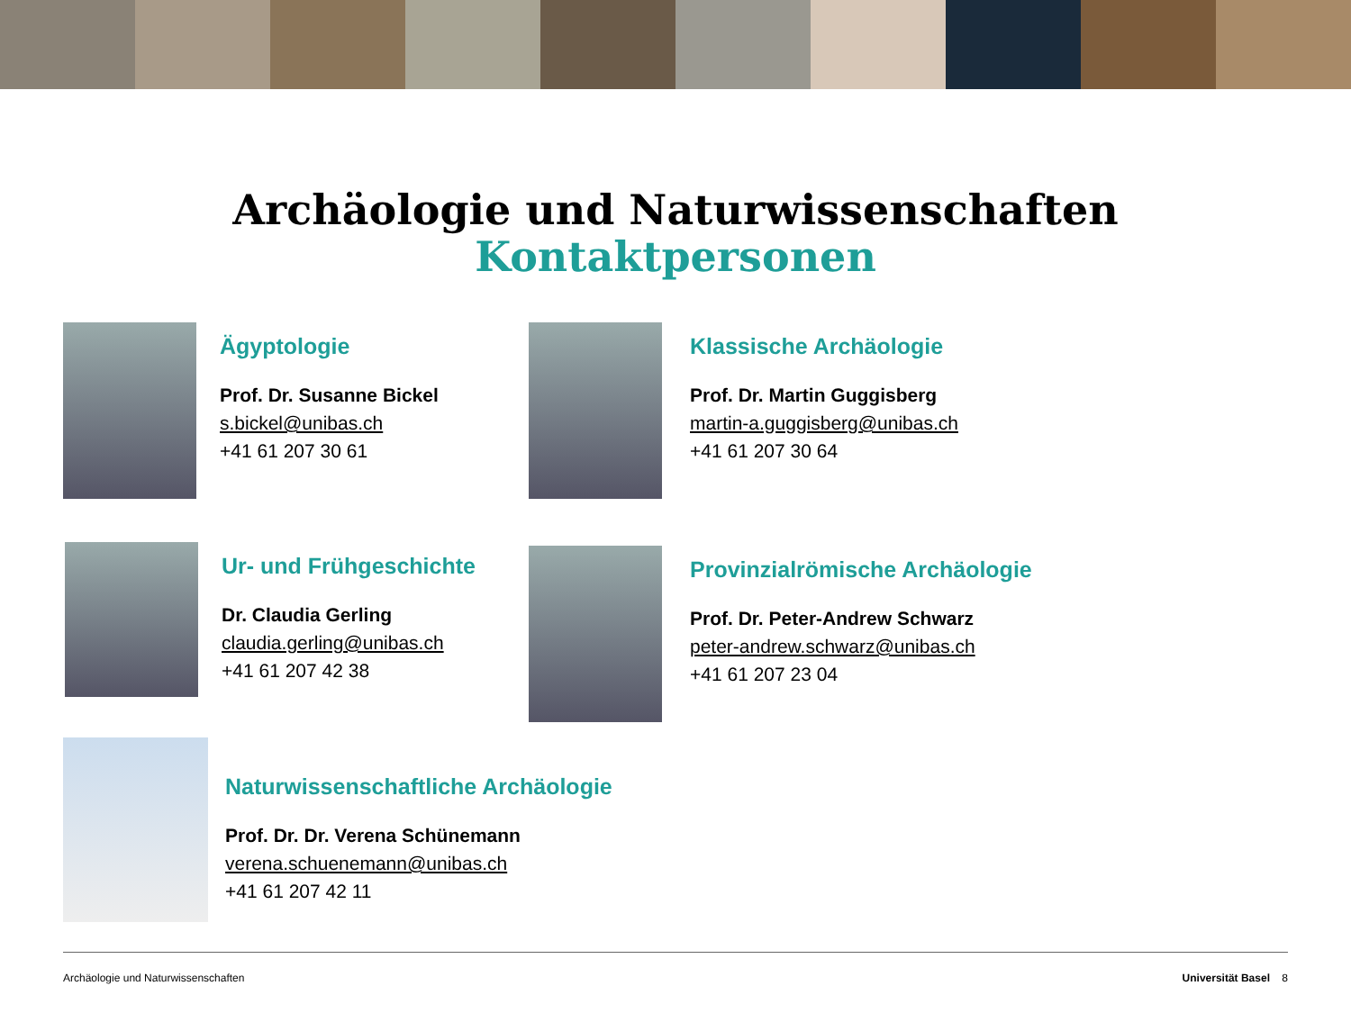Archäologie und Naturwissenschaften
Kontaktpersonen
Ägyptologie
Prof. Dr. Susanne Bickel
s.bickel@unibas.ch
+41 61 207 30 61
Klassische Archäologie
Prof. Dr. Martin Guggisberg
martin-a.guggisberg@unibas.ch
+41 61 207 30 64
Ur- und Frühgeschichte
Dr. Claudia Gerling
claudia.gerling@unibas.ch
+41 61 207 42 38
Provinzialrömische Archäologie
Prof. Dr. Peter-Andrew Schwarz
peter-andrew.schwarz@unibas.ch
+41 61 207 23 04
Naturwissenschaftliche Archäologie
Prof. Dr. Dr. Verena Schünemann
verena.schuenemann@unibas.ch
+41 61 207 42 11
Archäologie und Naturwissenschaften Universität Basel 8